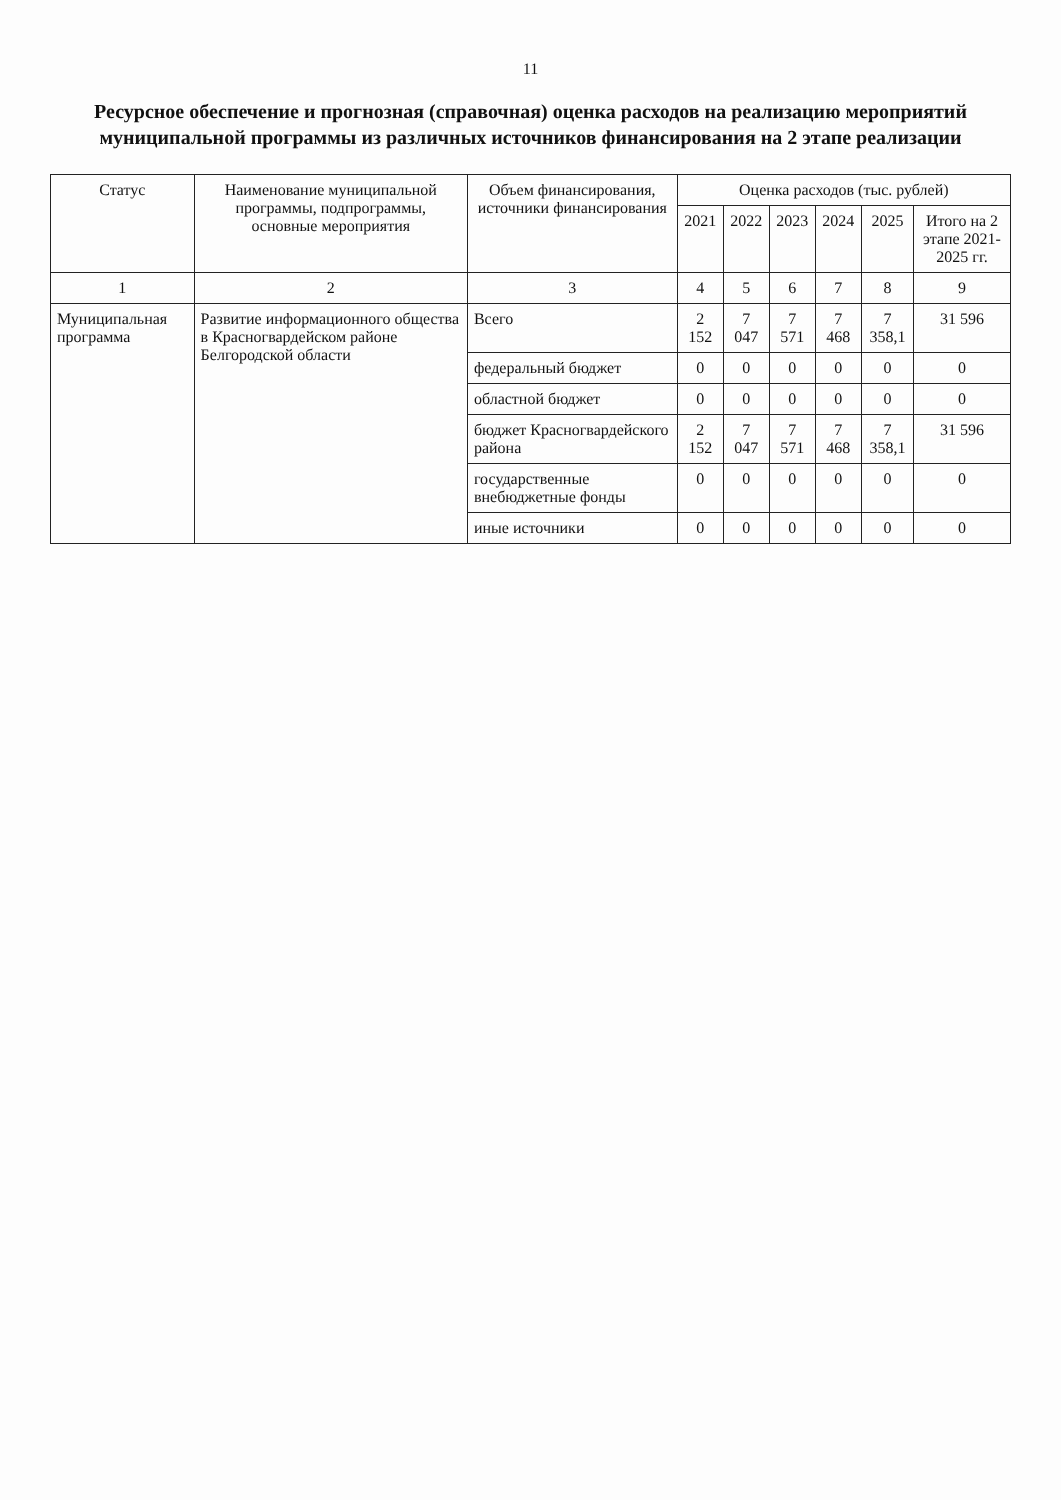11
Ресурсное обеспечение и прогнозная (справочная) оценка расходов на реализацию мероприятий муниципальной программы из различных источников финансирования на 2 этапе реализации
| Статус | Наименование муниципальной программы, подпрограммы, основные мероприятия | Объем финансирования, источники финансирования | Оценка расходов (тыс. рублей) | | | | | |
| --- | --- | --- | --- | --- | --- | --- | --- | --- |
| | | | 2021 | 2022 | 2023 | 2024 | 2025 | Итого на 2 этапе 2021-2025 гг. |
| 1 | 2 | 3 | 4 | 5 | 6 | 7 | 8 | 9 |
| Муниципальная программа | Развитие информационного общества в Красногвардейском районе Белгородской области | Всего | 2 152 | 7 047 | 7 571 | 7 468 | 7 358,1 | 31 596 |
| | | федеральный бюджет | 0 | 0 | 0 | 0 | 0 | 0 |
| | | областной бюджет | 0 | 0 | 0 | 0 | 0 | 0 |
| | | бюджет Красногвардейского района | 2 152 | 7 047 | 7 571 | 7 468 | 7 358,1 | 31 596 |
| | | государственные внебюджетные фонды | 0 | 0 | 0 | 0 | 0 | 0 |
| | | иные источники | 0 | 0 | 0 | 0 | 0 | 0 |